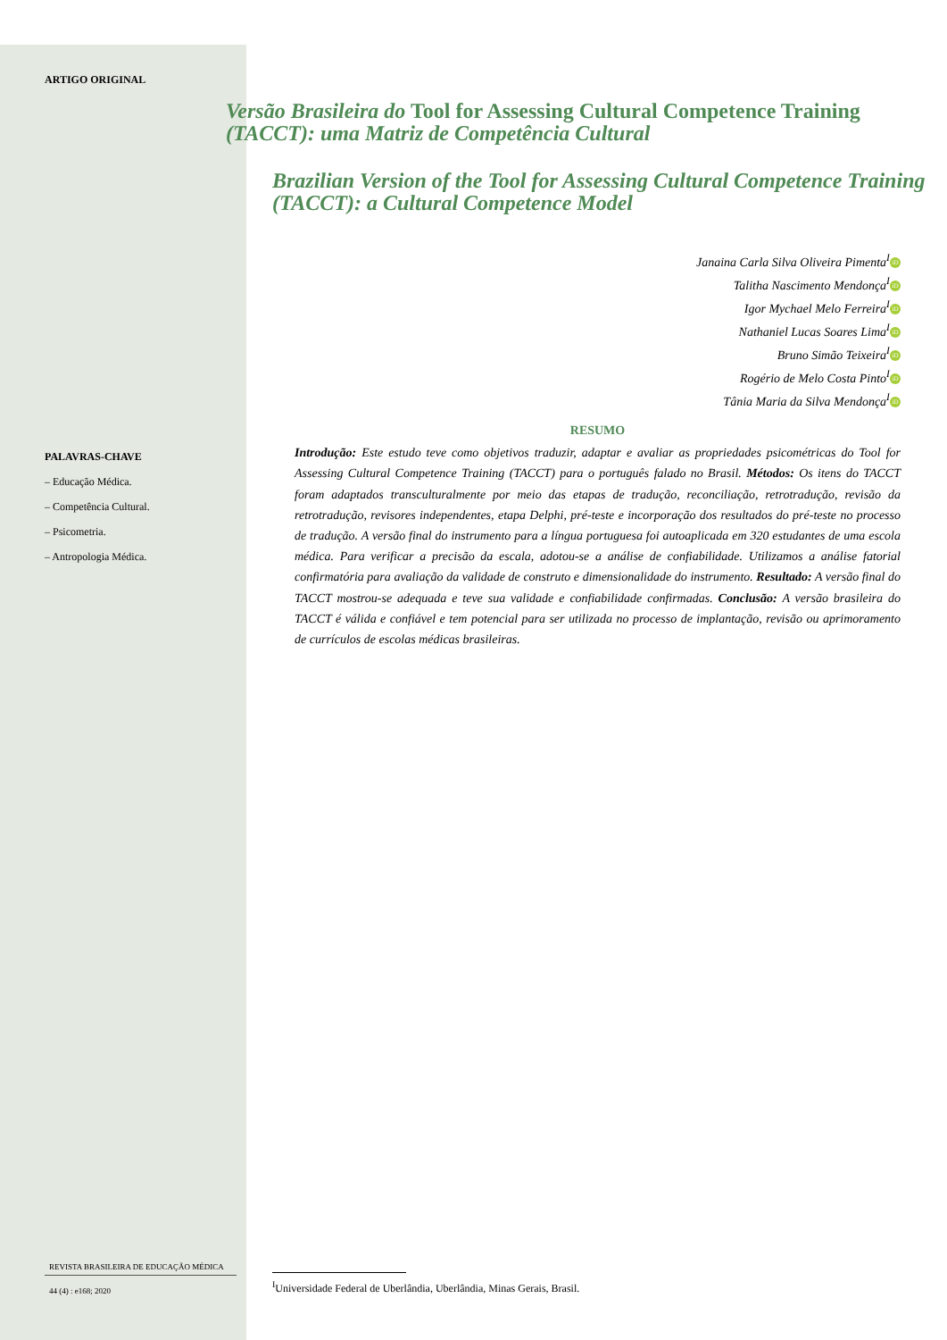ARTIGO ORIGINAL
Versão Brasileira do Tool for Assessing Cultural Competence Training (TACCT): uma Matriz de Competência Cultural
Brazilian Version of the Tool for Assessing Cultural Competence Training (TACCT): a Cultural Competence Model
Janaina Carla Silva Oliveira Pimenta<sup>I</sup> iD
Talitha Nascimento Mendonça<sup>I</sup> iD
Igor Mychael Melo Ferreira<sup>I</sup> iD
Nathaniel Lucas Soares Lima<sup>I</sup> iD
Bruno Simão Teixeira<sup>I</sup> iD
Rogério de Melo Costa Pinto<sup>I</sup> iD
Tânia Maria da Silva Mendonça<sup>I</sup> iD
PALAVRAS-CHAVE
– Educação Médica.
– Competência Cultural.
– Psicometria.
– Antropologia Médica.
RESUMO
Introdução: Este estudo teve como objetivos traduzir, adaptar e avaliar as propriedades psicométricas do Tool for Assessing Cultural Competence Training (TACCT) para o português falado no Brasil. Métodos: Os itens do TACCT foram adaptados transculturalmente por meio das etapas de tradução, reconciliação, retrotradução, revisão da retrotradução, revisores independentes, etapa Delphi, pré-teste e incorporação dos resultados do pré-teste no processo de tradução. A versão final do instrumento para a língua portuguesa foi autoaplicada em 320 estudantes de uma escola médica. Para verificar a precisão da escala, adotou-se a análise de confiabilidade. Utilizamos a análise fatorial confirmatória para avaliação da validade de construto e dimensionalidade do instrumento. Resultado: A versão final do TACCT mostrou-se adequada e teve sua validade e confiabilidade confirmadas. Conclusão: A versão brasileira do TACCT é válida e confiável e tem potencial para ser utilizada no processo de implantação, revisão ou aprimoramento de currículos de escolas médicas brasileiras.
REVISTA BRASILEIRA DE EDUCAÇÃO MÉDICA
44 (4) : e168; 2020
<sup>I</sup>Universidade Federal de Uberlândia, Uberlândia, Minas Gerais, Brasil.